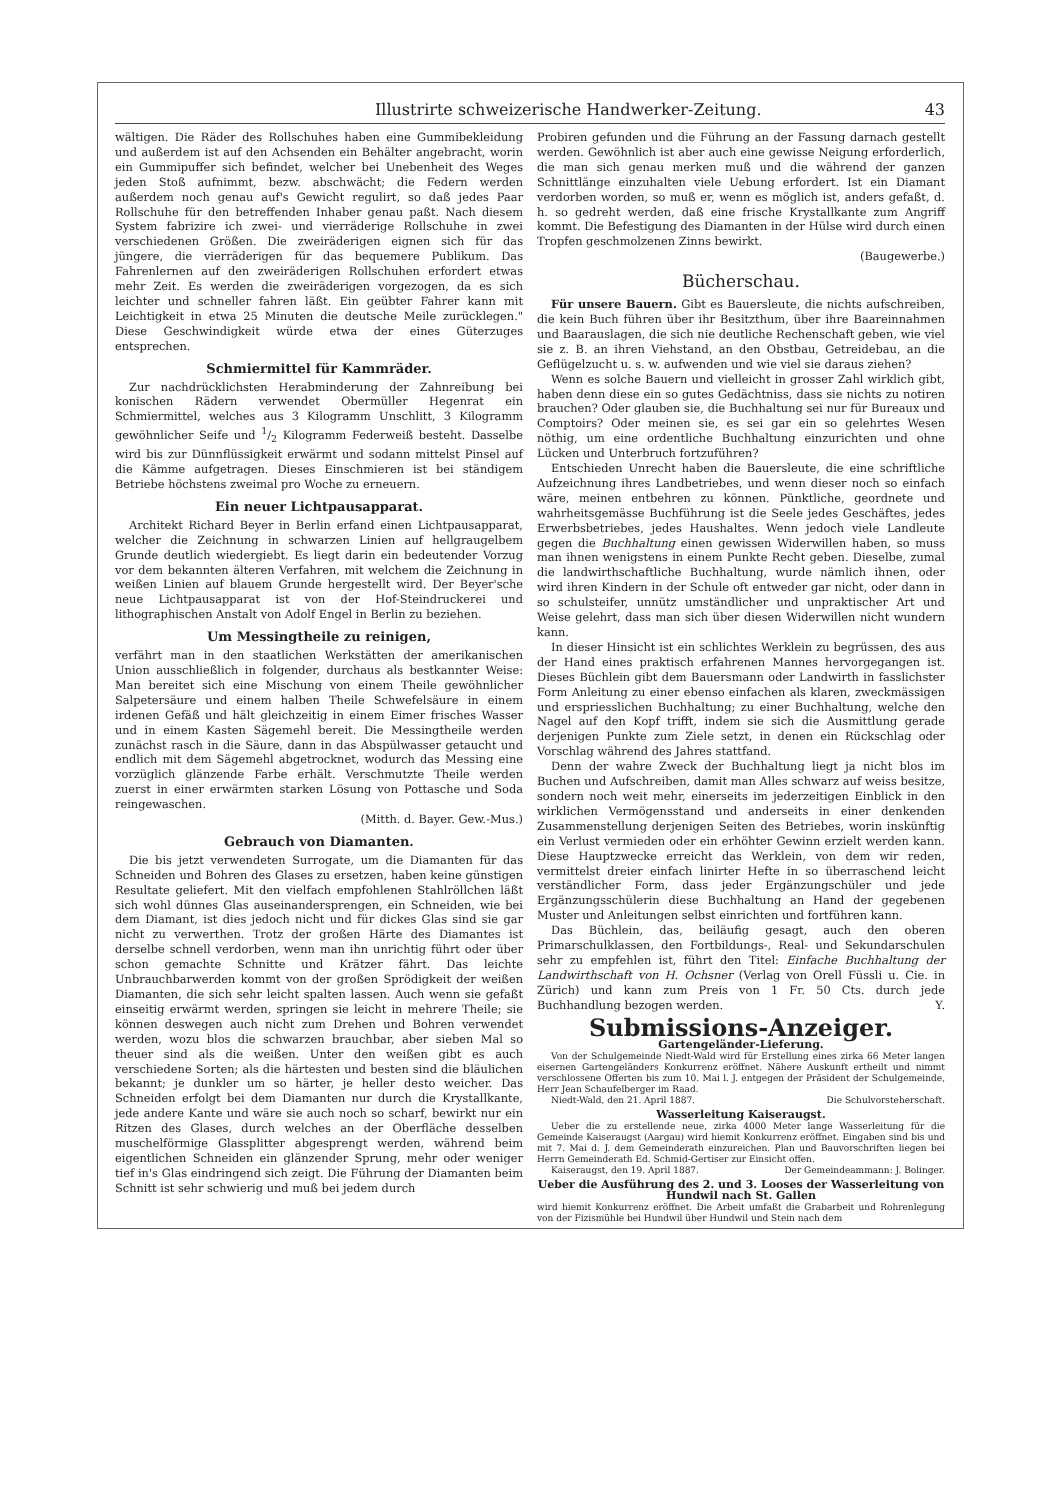Illustrirte schweizerische Handwerker-Zeitung. 43
wältigen. Die Räder des Rollschuhes haben eine Gummibekleidung und außerdem ist auf den Achsenden ein Behälter angebracht, worin ein Gummipuffer sich befindet, welcher bei Unebenheit des Weges jeden Stoß aufnimmt, bezw. abschwächt; die Federn werden außerdem noch genau auf's Gewicht regulirt, so daß jedes Paar Rollschuhe für den betreffenden Inhaber genau paßt. Nach diesem System fabrizire ich zwei- und vierräderige Rollschuhe in zwei verschiedenen Größen. Die zweiräderigen eignen sich für das jüngere, die vierräderigen für das bequemere Publikum. Das Fahrenlernen auf den zweiräderigen Rollschuhen erfordert etwas mehr Zeit. Es werden die zweiräderigen vorgezogen, da es sich leichter und schneller fahren läßt. Ein geübter Fahrer kann mit Leichtigkeit in etwa 25 Minuten die deutsche Meile zurücklegen." Diese Geschwindigkeit würde etwa der eines Güterzuges entsprechen.
Schmiermittel für Kammräder.
Zur nachdrücklichsten Herabminderung der Zahnreibung bei konischen Rädern verwendet Obermüller Hegenrat ein Schmiermittel, welches aus 3 Kilogramm Unschlitt, 3 Kilogramm gewöhnlicher Seife und 1/2 Kilogramm Federweiß besteht. Dasselbe wird bis zur Dünnflüssigkeit erwärmt und sodann mittelst Pinsel auf die Kämme aufgetragen. Dieses Einschmieren ist bei ständigem Betriebe höchstens zweimal pro Woche zu erneuern.
Ein neuer Lichtpausapparat.
Architekt Richard Beyer in Berlin erfand einen Lichtpausapparat, welcher die Zeichnung in schwarzen Linien auf hellgraugelbem Grunde deutlich wiedergiebt. Es liegt darin ein bedeutender Vorzug vor dem bekannten älteren Verfahren, mit welchem die Zeichnung in weißen Linien auf blauem Grunde hergestellt wird. Der Beyer'sche neue Lichtpausapparat ist von der Hof-Steindruckerei und lithographischen Anstalt von Adolf Engel in Berlin zu beziehen.
Um Messingtheile zu reinigen,
verfährt man in den staatlichen Werkstätten der amerikanischen Union ausschließlich in folgender, durchaus als bestkannter Weise: Man bereitet sich eine Mischung von einem Theile gewöhnlicher Salpetersäure und einem halben Theile Schwefelsäure in einem irdenen Gefäß und hält gleichzeitig in einem Eimer frisches Wasser und in einem Kasten Sägemehl bereit. Die Messingtheile werden zunächst rasch in die Säure, dann in das Abspülwasser getaucht und endlich mit dem Sägemehl abgetrocknet, wodurch das Messing eine vorzüglich glänzende Farbe erhält. Verschmutzte Theile werden zuerst in einer erwärmten starken Lösung von Pottasche und Soda reingewaschen.
(Mitth. d. Bayer. Gew.-Mus.)
Gebrauch von Diamanten.
Die bis jetzt verwendeten Surrogate, um die Diamanten für das Schneiden und Bohren des Glases zu ersetzen, haben keine günstigen Resultate geliefert. Mit den vielfach empfohlenen Stahlröllchen läßt sich wohl dünnes Glas auseinandersprengen, ein Schneiden, wie bei dem Diamant, ist dies jedoch nicht und für dickes Glas sind sie gar nicht zu verwerthen. Trotz der großen Härte des Diamantes ist derselbe schnell verdorben, wenn man ihn unrichtig führt oder über schon gemachte Schnitte und Krätzer fährt. Das leichte Unbrauchbarwerden kommt von der großen Sprödigkeit der weißen Diamanten, die sich sehr leicht spalten lassen. Auch wenn sie gefaßt einseitig erwärmt werden, springen sie leicht in mehrere Theile; sie können deswegen auch nicht zum Drehen und Bohren verwendet werden, wozu blos die schwarzen brauchbar, aber sieben Mal so theuer sind als die weißen. Unter den weißen gibt es auch verschiedene Sorten; als die härtesten und besten sind die bläulichen bekannt; je dunkler um so härter, je heller desto weicher. Das Schneiden erfolgt bei dem Diamanten nur durch die Krystallkante, jede andere Kante und wäre sie auch noch so scharf, bewirkt nur ein Ritzen des Glases, durch welches an der Oberfläche desselben muschelförmige Glassplitter abgesprengt werden, während beim eigentlichen Schneiden ein glänzender Sprung, mehr oder weniger tief in's Glas eindringend sich zeigt. Die Führung der Diamanten beim Schnitt ist sehr schwierig und muß bei jedem durch
Probiren gefunden und die Führung an der Fassung darnach gestellt werden. Gewöhnlich ist aber auch eine gewisse Neigung erforderlich, die man sich genau merken muß und die während der ganzen Schnittlänge einzuhalten viele Uebung erfordert. Ist ein Diamant verdorben worden, so muß er, wenn es möglich ist, anders gefaßt, d. h. so gedreht werden, daß eine frische Krystallkante zum Angriff kommt. Die Befestigung des Diamanten in der Hülse wird durch einen Tropfen geschmolzenen Zinns bewirkt.
(Baugewerbe.)
Bücherschau.
Für unsere Bauern. Gibt es Bauersleute, die nichts aufschreiben, die kein Buch führen über ihr Besitzthum, über ihre Baareinnahmen und Baarauslagen, die sich nie deutliche Rechenschaft geben, wie viel sie z. B. an ihren Viehstand, an den Obstbau, Getreidebau, an die Geflügelzucht u. s. w. aufwenden und wie viel sie daraus ziehen?
Wenn es solche Bauern und vielleicht in grosser Zahl wirklich gibt, haben denn diese ein so gutes Gedächtniss, dass sie nichts zu notiren brauchen? Oder glauben sie, die Buchhaltung sei nur für Bureaux und Comptoirs? Oder meinen sie, es sei gar ein so gelehrtes Wesen nöthig, um eine ordentliche Buchhaltung einzurichten und ohne Lücken und Unterbruch fortzuführen?
Entschieden Unrecht haben die Bauersleute, die eine schriftliche Aufzeichnung ihres Landbetriebes, und wenn dieser noch so einfach wäre, meinen entbehren zu können. Pünktliche, geordnete und wahrheitsgemässe Buchführung ist die Seele jedes Geschäftes, jedes Erwerbsbetriebes, jedes Haushaltes. Wenn jedoch viele Landleute gegen die Buchhaltung einen gewissen Widerwillen haben, so muss man ihnen wenigstens in einem Punkte Recht geben. Dieselbe, zumal die landwirthschaftliche Buchhaltung, wurde nämlich ihnen, oder wird ihren Kindern in der Schule oft entweder gar nicht, oder dann in so schulsteifer, unnütz umständlicher und unpraktischer Art und Weise gelehrt, dass man sich über diesen Widerwillen nicht wundern kann.
In dieser Hinsicht ist ein schlichtes Werklein zu begrüssen, des aus der Hand eines praktisch erfahrenen Mannes hervorgegangen ist. Dieses Büchlein gibt dem Bauersmann oder Landwirth in fasslichster Form Anleitung zu einer ebenso einfachen als klaren, zweckmässigen und erspriesslichen Buchhaltung; zu einer Buchhaltung, welche den Nagel auf den Kopf trifft, indem sie sich die Ausmittlung gerade derjenigen Punkte zum Ziele setzt, in denen ein Rückschlag oder Vorschlag während des Jahres stattfand.
Denn der wahre Zweck der Buchhaltung liegt ja nicht blos im Buchen und Aufschreiben, damit man Alles schwarz auf weiss besitze, sondern noch weit mehr, einerseits im jederzeitigen Einblick in den wirklichen Vermögensstand und anderseits in einer denkenden Zusammenstellung derjenigen Seiten des Betriebes, worin inskünftig ein Verlust vermieden oder ein erhöhter Gewinn erzielt werden kann. Diese Hauptzwecke erreicht das Werklein, von dem wir reden, vermittelst dreier einfach linirter Hefte in so überraschend leicht verständlicher Form, dass jeder Ergänzungschüler und jede Ergänzungsschülerin diese Buchhaltung an Hand der gegebenen Muster und Anleitungen selbst einrichten und fortführen kann.
Das Büchlein, das, beiläufig gesagt, auch den oberen Primarschulklassen, den Fortbildungs-, Real- und Sekundarschulen sehr zu empfehlen ist, führt den Titel: Einfache Buchhaltung der Landwirthschaft von H. Ochsner (Verlag von Orell Füssli u. Cie. in Zürich) und kann zum Preis von 1 Fr. 50 Cts. durch jede Buchhandlung bezogen werden. Y.
Submissions-Anzeiger.
Gartengeländer-Lieferung.
Von der Schulgemeinde Niedt-Wald wird für Erstellung eines zirka 66 Meter langen eisernen Gartengeländers Konkurrenz eröffnet. Nähere Auskunft ertheilt und nimmt verschlossene Offerten bis zum 10. Mai l. J. entgegen der Präsident der Schulgemeinde, Herr Jean Schaufelberger im Raad.
Niedt-Wald, den 21. April 1887. Die Schulvorsteherschaft.
Wasserleitung Kaiseraugst.
Ueber die zu erstellende neue, zirka 4000 Meter lange Wasserleitung für die Gemeinde Kaiseraugst (Aargau) wird hiemit Konkurrenz eröffnet. Eingaben sind bis und mit 7. Mai d. J. dem Gemeinderath einzureichen. Plan und Bauvorschriften liegen bei Herrn Gemeinderath Ed. Schmid-Gertiser zur Einsicht offen.
Kaiseraugst, den 19. April 1887. Der Gemeindeammann: J. Bolinger.
Ueber die Ausführung des 2. und 3. Looses der Wasserleitung von Hundwil nach St. Gallen
wird hiemit Konkurrenz eröffnet. Die Arbeit umfaßt die Grabarbeit und Rohrenlegung von der Fizismühle bei Hundwil über Hundwil und Stein nach dem